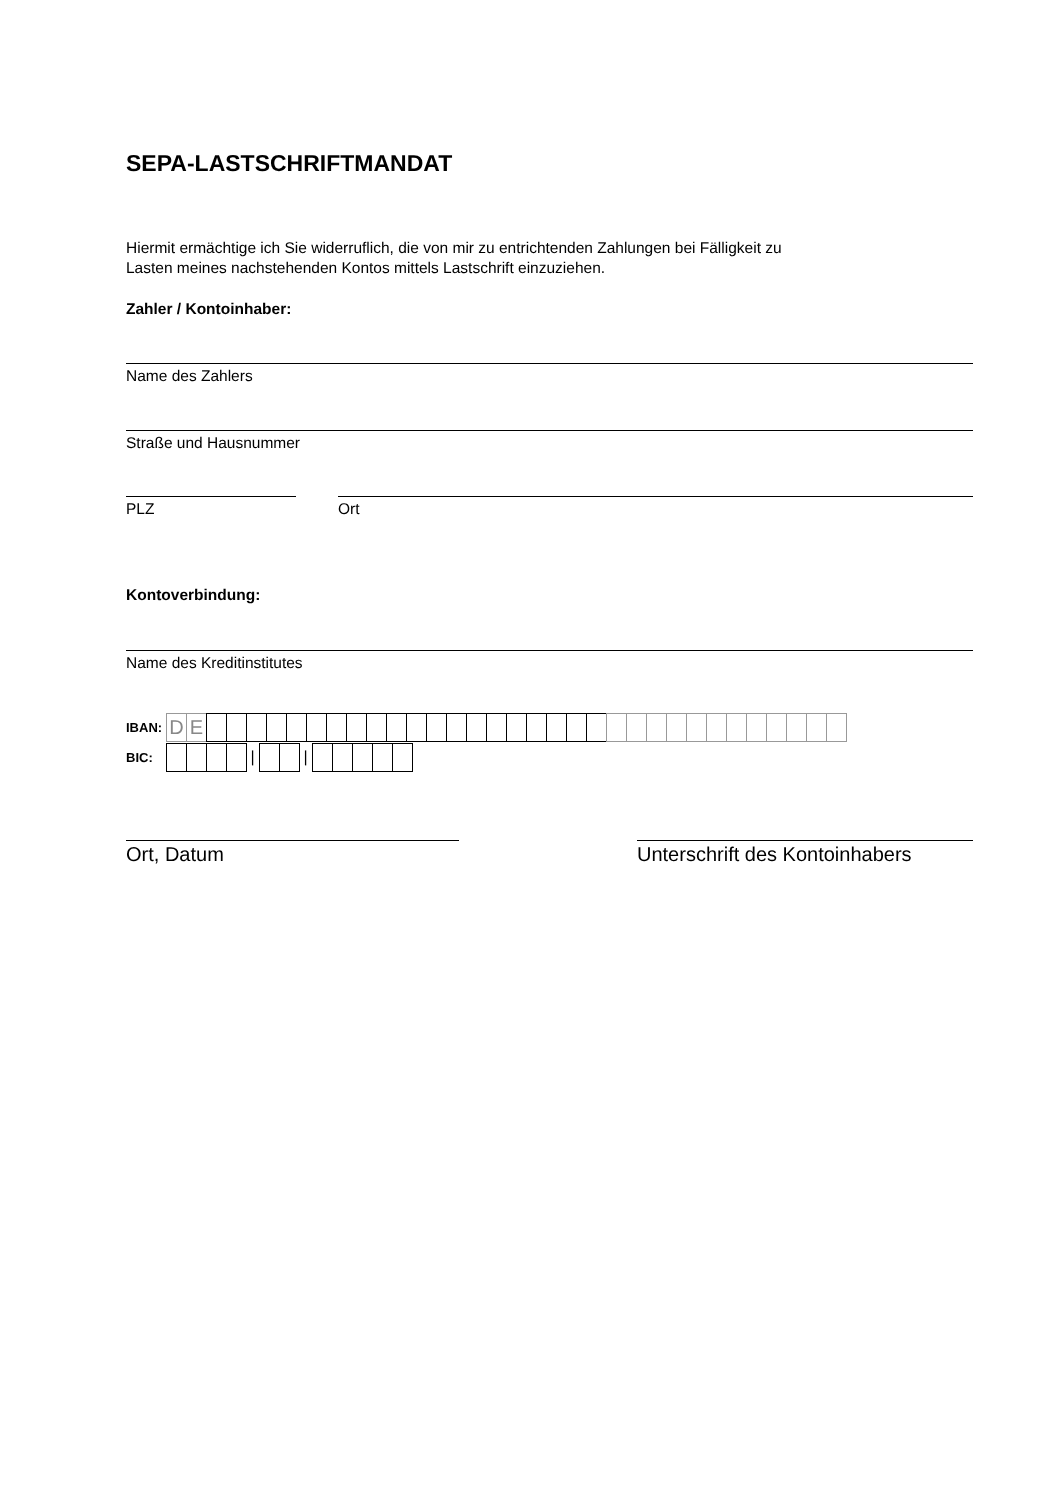SEPA-LASTSCHRIFTMANDAT
Hiermit ermächtige ich Sie widerruflich, die von mir zu entrichtenden Zahlungen bei Fälligkeit zu
Lasten meines nachstehenden Kontos mittels Lastschrift einzuziehen.
Zahler / Kontoinhaber:
Name des Zahlers
Straße und Hausnummer
PLZ Ort
Kontoverbindung:
Name des Kreditinstitutes
IBAN: D E
BIC: | |
Ort, Datum Unterschrift des Kontoinhabers